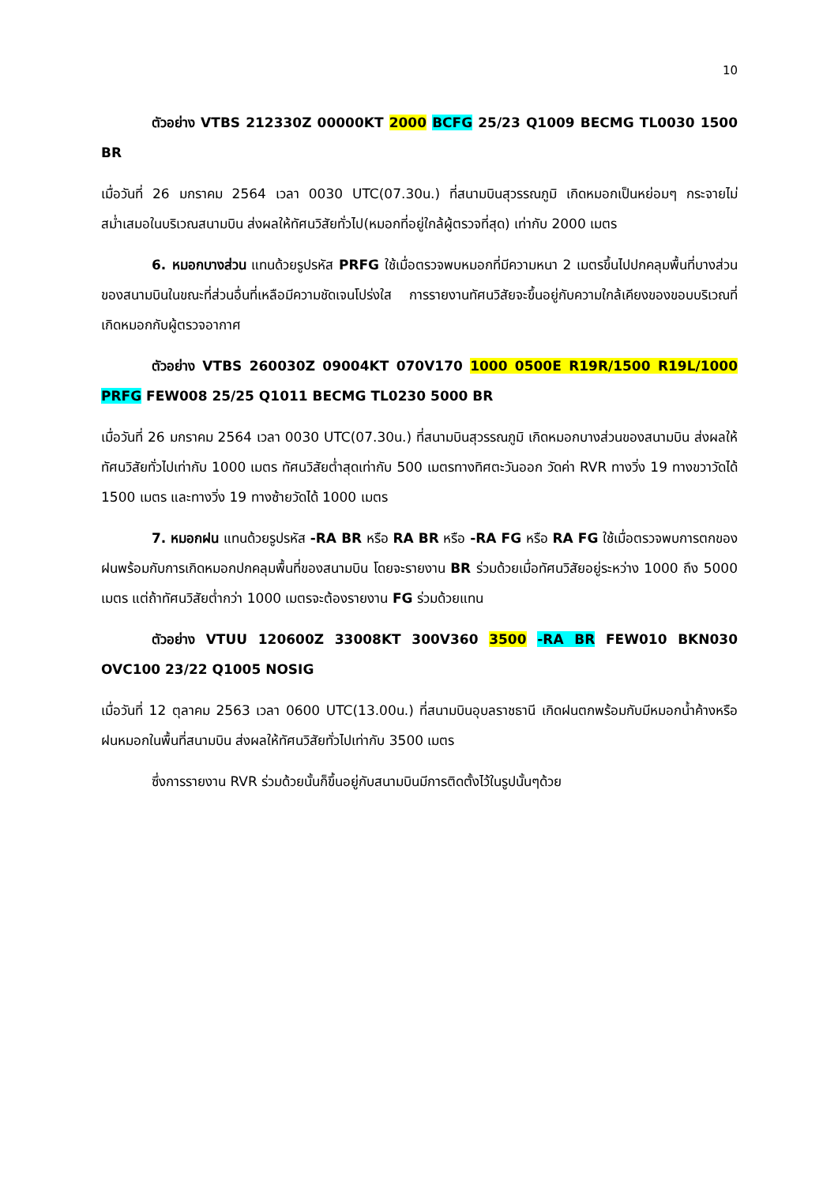10
ตัวอย่าง VTBS 212330Z 00000KT 2000 BCFG 25/23 Q1009 BECMG TL0030 1500 BR
เมื่อวันที่ 26 มกราคม 2564 เวลา 0030 UTC(07.30น.) ที่สนามบินสุวรรณภูมิ เกิดหมอกเป็นหย่อมๆ กระจายไม่สม่ำเสมอในบริเวณสนามบิน ส่งผลให้ทัศนวิสัยทั่วไป(หมอกที่อยู่ใกล้ผู้ตรวจที่สุด) เท่ากับ 2000 เมตร
6. หมอกบางส่วน แทนด้วยรูปรหัส PRFG ใช้เมื่อตรวจพบหมอกที่มีความหนา 2 เมตรขึ้นไปปกคลุมพื้นที่บางส่วนของสนามบินในขณะที่ส่วนอื่นที่เหลือมีความชัดเจนโปร่งใส การรายงานทัศนวิสัยจะขึ้นอยู่กับความใกล้เคียงของขอบบริเวณที่เกิดหมอกกับผู้ตรวจอากาศ
ตัวอย่าง VTBS 260030Z 09004KT 070V170 1000 0500E R19R/1500 R19L/1000 PRFG FEW008 25/25 Q1011 BECMG TL0230 5000 BR
เมื่อวันที่ 26 มกราคม 2564 เวลา 0030 UTC(07.30น.) ที่สนามบินสุวรรณภูมิ เกิดหมอกบางส่วนของสนามบิน ส่งผลให้ทัศนวิสัยทั่วไปเท่ากับ 1000 เมตร ทัศนวิสัยต่ำสุดเท่ากับ 500 เมตรทางทิศตะวันออก วัดค่า RVR ทางวิ่ง 19 ทางขวาวัดได้ 1500 เมตร และทางวิ่ง 19 ทางซ้ายวัดได้ 1000 เมตร
7. หมอกฝน แทนด้วยรูปรหัส -RA BR หรือ RA BR หรือ -RA FG หรือ RA FG ใช้เมื่อตรวจพบการตกของฝนพร้อมกับการเกิดหมอกปกคลุมพื้นที่ของสนามบิน โดยจะรายงาน BR ร่วมด้วยเมื่อทัศนวิสัยอยู่ระหว่าง 1000 ถึง 5000 เมตร แต่ถ้าทัศนวิสัยต่ำกว่า 1000 เมตรจะต้องรายงาน FG ร่วมด้วยแทน
ตัวอย่าง VTUU 120600Z 33008KT 300V360 3500 -RA BR FEW010 BKN030 OVC100 23/22 Q1005 NOSIG
เมื่อวันที่ 12 ตุลาคม 2563 เวลา 0600 UTC(13.00น.) ที่สนามบินอุบลราชธานี เกิดฝนตกพร้อมกับมีหมอกน้ำค้างหรือฝนหมอกในพื้นที่สนามบิน ส่งผลให้ทัศนวิสัยทั่วไปเท่ากับ 3500 เมตร
ซึ่งการรายงาน RVR ร่วมด้วยนั้นก็ขึ้นอยู่กับสนามบินมีการติดตั้งไว้ในรูปนั้นๆด้วย